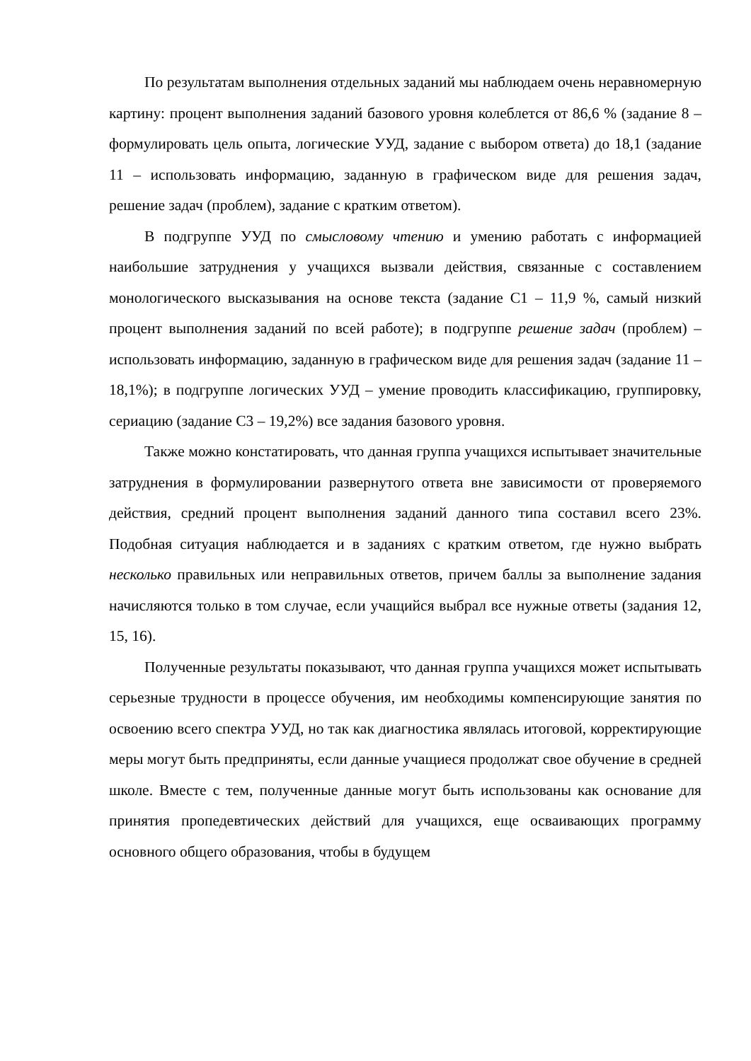По результатам выполнения отдельных заданий мы наблюдаем очень неравномерную картину: процент выполнения заданий базового уровня колеблется от 86,6 % (задание 8 – формулировать цель опыта, логические УУД, задание с выбором ответа) до 18,1 (задание 11 – использовать информацию, заданную в графическом виде для решения задач, решение задач (проблем), задание с кратким ответом).
В подгруппе УУД по смысловому чтению и умению работать с информацией наибольшие затруднения у учащихся вызвали действия, связанные с составлением монологического высказывания на основе текста (задание С1 – 11,9 %, самый низкий процент выполнения заданий по всей работе); в подгруппе решение задач (проблем) – использовать информацию, заданную в графическом виде для решения задач (задание 11 – 18,1%); в подгруппе логических УУД – умение проводить классификацию, группировку, сериацию (задание С3 – 19,2%) все задания базового уровня.
Также можно констатировать, что данная группа учащихся испытывает значительные затруднения в формулировании развернутого ответа вне зависимости от проверяемого действия, средний процент выполнения заданий данного типа составил всего 23%. Подобная ситуация наблюдается и в заданиях с кратким ответом, где нужно выбрать несколько правильных или неправильных ответов, причем баллы за выполнение задания начисляются только в том случае, если учащийся выбрал все нужные ответы (задания 12, 15, 16).
Полученные результаты показывают, что данная группа учащихся может испытывать серьезные трудности в процессе обучения, им необходимы компенсирующие занятия по освоению всего спектра УУД, но так как диагностика являлась итоговой, корректирующие меры могут быть предприняты, если данные учащиеся продолжат свое обучение в средней школе. Вместе с тем, полученные данные могут быть использованы как основание для принятия пропедевтических действий для учащихся, еще осваивающих программу основного общего образования, чтобы в будущем